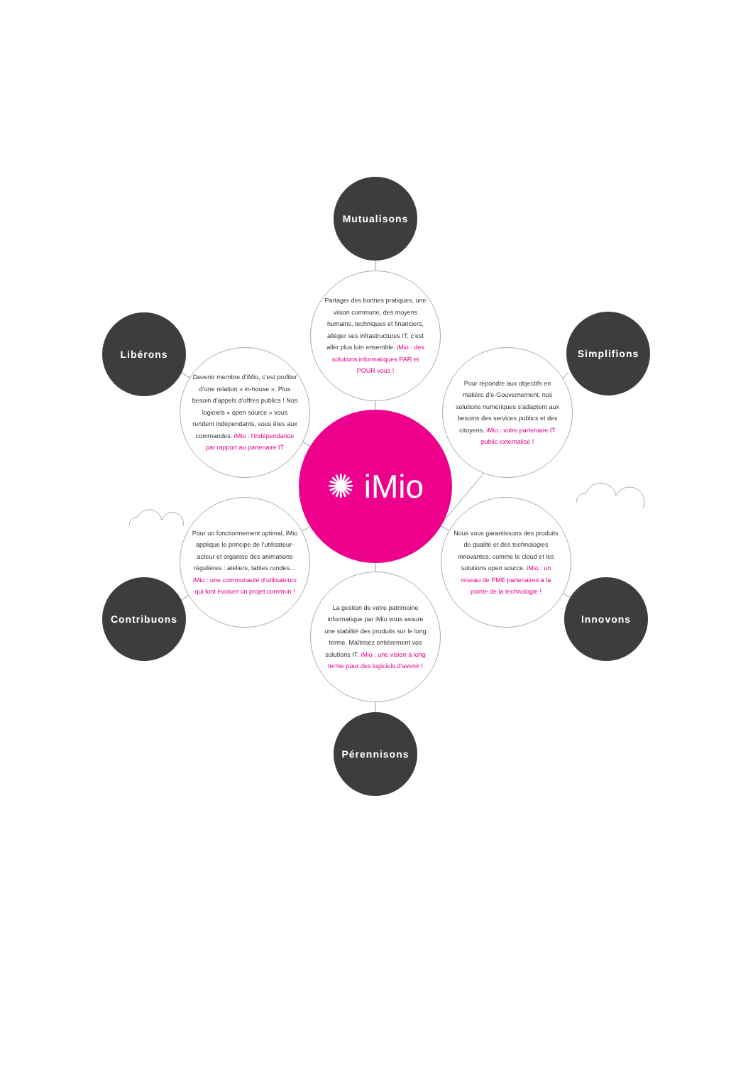Mutualisons
Partager des bonnes pratiques, une vision commune, des moyens humains, techniques et financiers, alléger ses infrastructures IT, c’est aller plus loin ensemble. iMio : des solutions informatiques PAR et POUR vous !
Libérons
Devenir membre d’iMio, c’est profiter d’une relation « in-house ». Plus besoin d’appels d’offres publics ! Nos logiciels « open source » vous rendent indépendants, vous êtes aux commandes. iMio : l’indépendance par rapport au partenaire IT
Simplifions
Pour répondre aux objectifs en matière d’e-Gouvernement, nos solutions numériques s’adaptent aux besoins des services publics et des citoyens. iMio : votre partenaire IT public externalisé !
✺ iMio
Pour un fonctionnement optimal, iMio applique le principe de l’utilisateur-acteur et organise des animations régulières : ateliers, tables rondes… iMio : une communauté d’utilisateurs qui font évoluer un projet commun !
Contribuons
Nous vous garantissons des produits de qualité et des technologies innovantes, comme le cloud et les solutions open source. iMio : un réseau de PME partenaires à la pointe de la technologie !
Innovons
La gestion de votre patrimoine informatique par iMio vous assure une stabilité des produits sur le long terme. Maîtrisez entièrement vos solutions IT. iMio : une vision à long terme pour des logiciels d’avenir !
Pérennisons